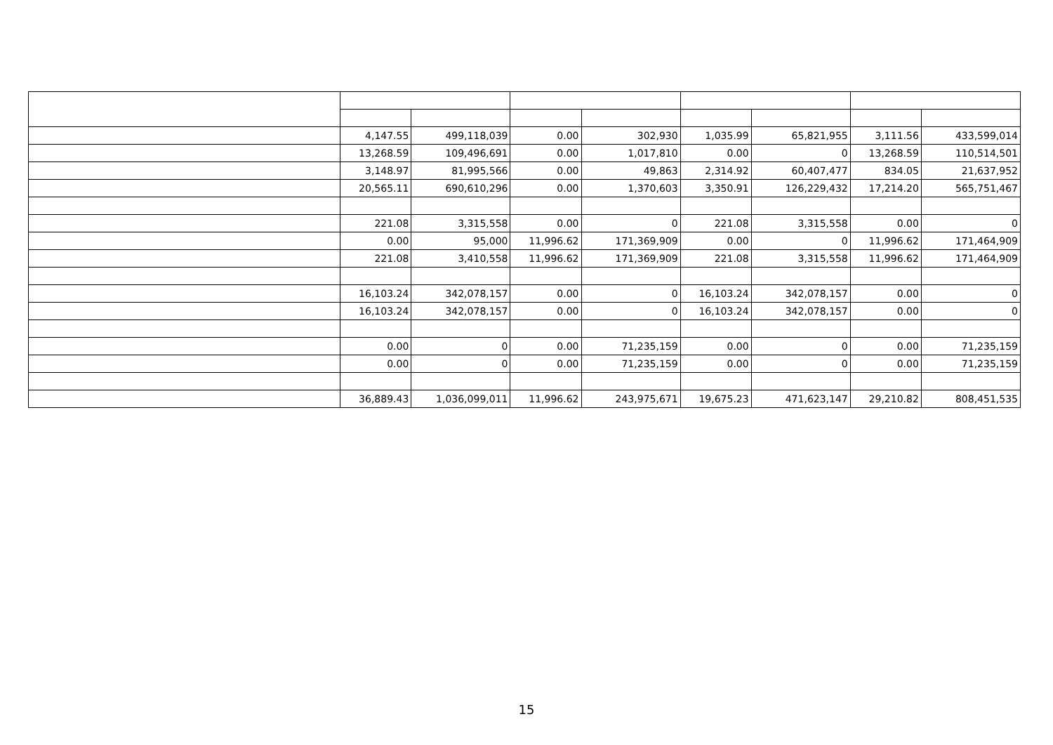| | 4,147.55 | 499,118,039 | 0.00 | 302,930 | 1,035.99 | 65,821,955 | 3,111.56 | 433,599,014 |
| | 13,268.59 | 109,496,691 | 0.00 | 1,017,810 | 0.00 | 0 | 13,268.59 | 110,514,501 |
| | 3,148.97 | 81,995,566 | 0.00 | 49,863 | 2,314.92 | 60,407,477 | 834.05 | 21,637,952 |
| | 20,565.11 | 690,610,296 | 0.00 | 1,370,603 | 3,350.91 | 126,229,432 | 17,214.20 | 565,751,467 |
| | 221.08 | 3,315,558 | 0.00 | 0 | 221.08 | 3,315,558 | 0.00 | 0 |
| | 0.00 | 95,000 | 11,996.62 | 171,369,909 | 0.00 | 0 | 11,996.62 | 171,464,909 |
| | 221.08 | 3,410,558 | 11,996.62 | 171,369,909 | 221.08 | 3,315,558 | 11,996.62 | 171,464,909 |
| | 16,103.24 | 342,078,157 | 0.00 | 0 | 16,103.24 | 342,078,157 | 0.00 | 0 |
| | 16,103.24 | 342,078,157 | 0.00 | 0 | 16,103.24 | 342,078,157 | 0.00 | 0 |
| | 0.00 | 0 | 0.00 | 71,235,159 | 0.00 | 0 | 0.00 | 71,235,159 |
| | 0.00 | 0 | 0.00 | 71,235,159 | 0.00 | 0 | 0.00 | 71,235,159 |
| | 36,889.43 | 1,036,099,011 | 11,996.62 | 243,975,671 | 19,675.23 | 471,623,147 | 29,210.82 | 808,451,535 |
15